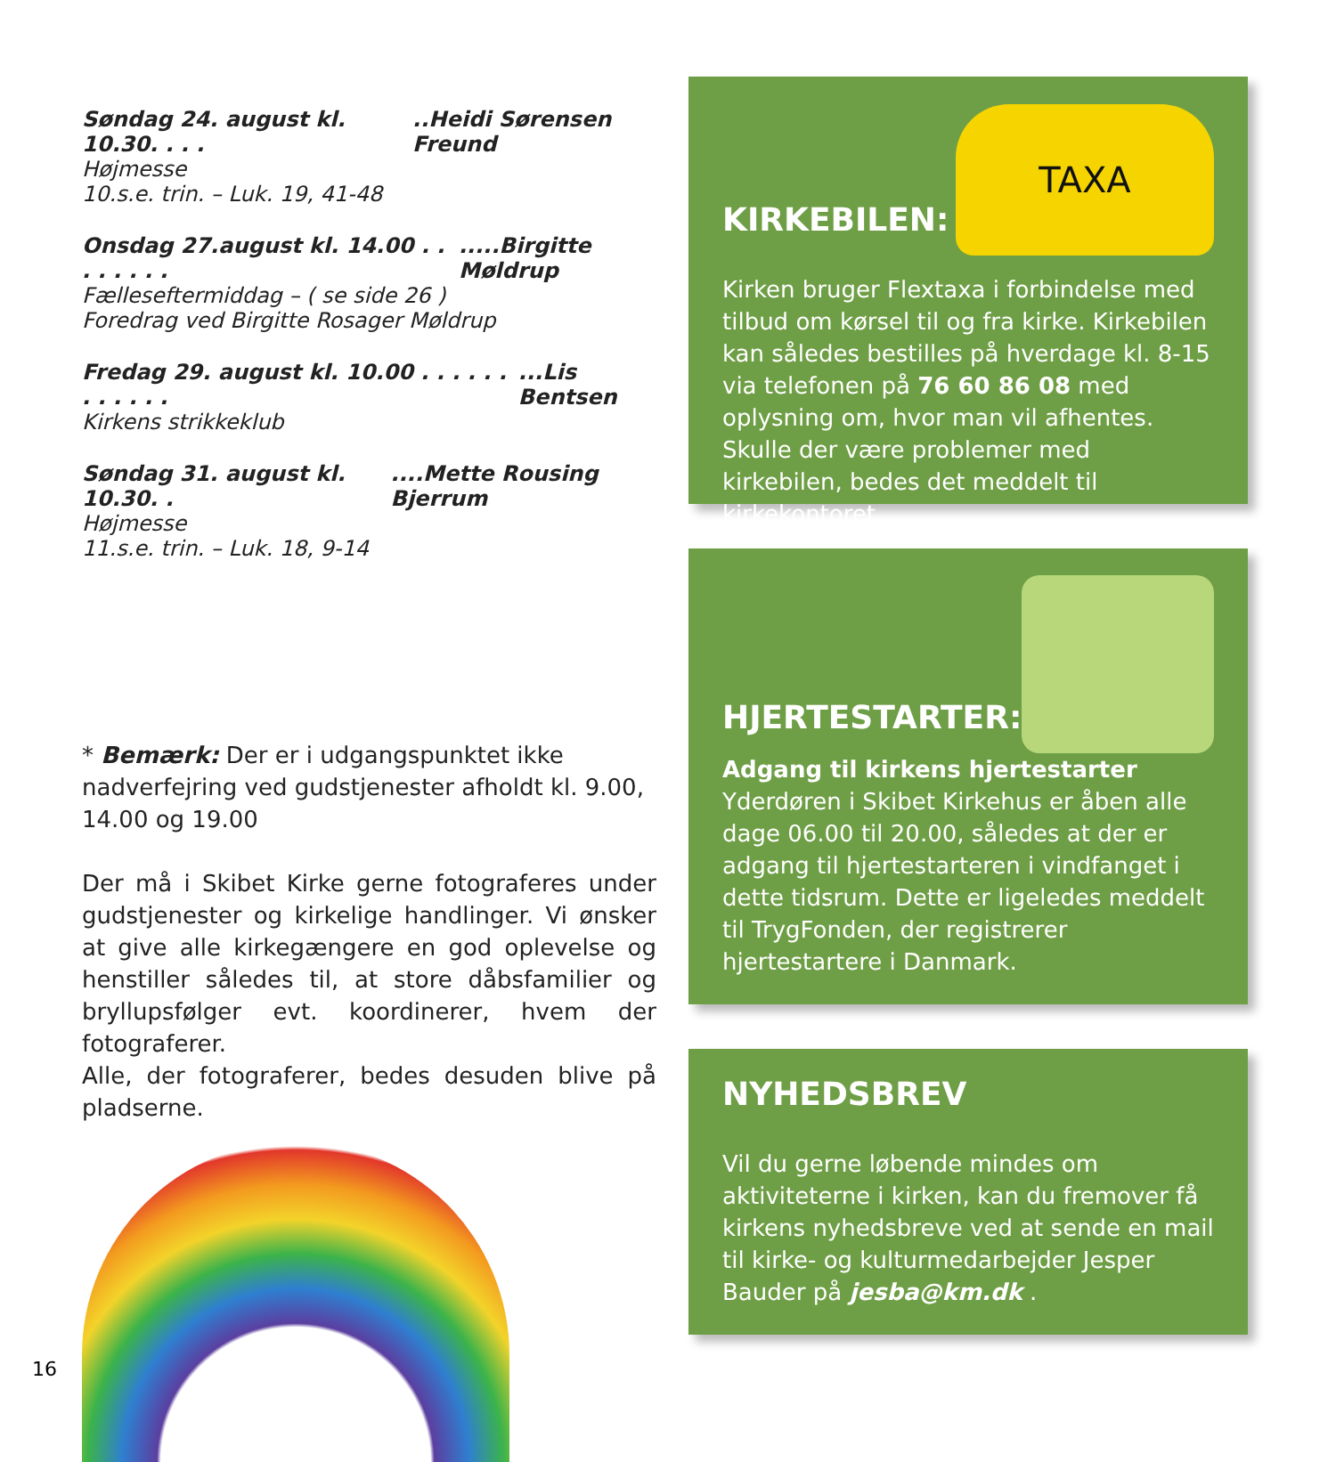Søndag 24. august kl. 10.30. . . ...Heidi Sørensen Freund
Højmesse
10.s.e. trin. – Luk. 19, 41-48
Onsdag 27.august kl. 14.00 . . . . . . . ......Birgitte Møldrup
Fælleseftermiddag – ( se side 26 )
Foredrag ved Birgitte Rosager Møldrup
Fredag 29. august kl. 10.00 . . . . . . . . . . . ....Lis Bentsen
Kirkens strikkeklub
Søndag 31. august kl. 10.30. .....Mette Rousing Bjerrum
Højmesse
11.s.e. trin. – Luk. 18, 9-14
* Bemærk: Der er i udgangspunktet ikke nadverfejring ved gudstjenester afholdt kl. 9.00, 14.00 og 19.00
Der må i Skibet Kirke gerne fotograferes under gudstjenester og kirkelige handlinger. Vi ønsker at give alle kirkegængere en god oplevelse og henstiller således til, at store dåbsfamilier og bryllupsfølger evt. koordinerer, hvem der fotograferer.
Alle, der fotograferer, bedes desuden blive på pladserne.
KIRKEBILEN:
TAXA
Kirken bruger Flextaxa i forbindelse med tilbud om kørsel til og fra kirke. Kirkebilen kan således bestilles på hverdage kl. 8-15 via telefonen på 76 60 86 08 med oplysning om, hvor man vil afhentes. Skulle der være problemer med kirkebilen, bedes det meddelt til kirkekontoret.
HJERTESTARTER:
Adgang til kirkens hjertestarter
Yderdøren i Skibet Kirkehus er åben alle dage 06.00 til 20.00, således at der er adgang til hjertestarteren i vindfanget i dette tidsrum. Dette er ligeledes meddelt til TrygFonden, der registrerer hjertestartere i Danmark.
NYHEDSBREV
Vil du gerne løbende mindes om aktiviteterne i kirken, kan du fremover få kirkens nyhedsbreve ved at sende en mail til kirke- og kulturmedarbejder Jesper Bauder på jesba@km.dk .
16